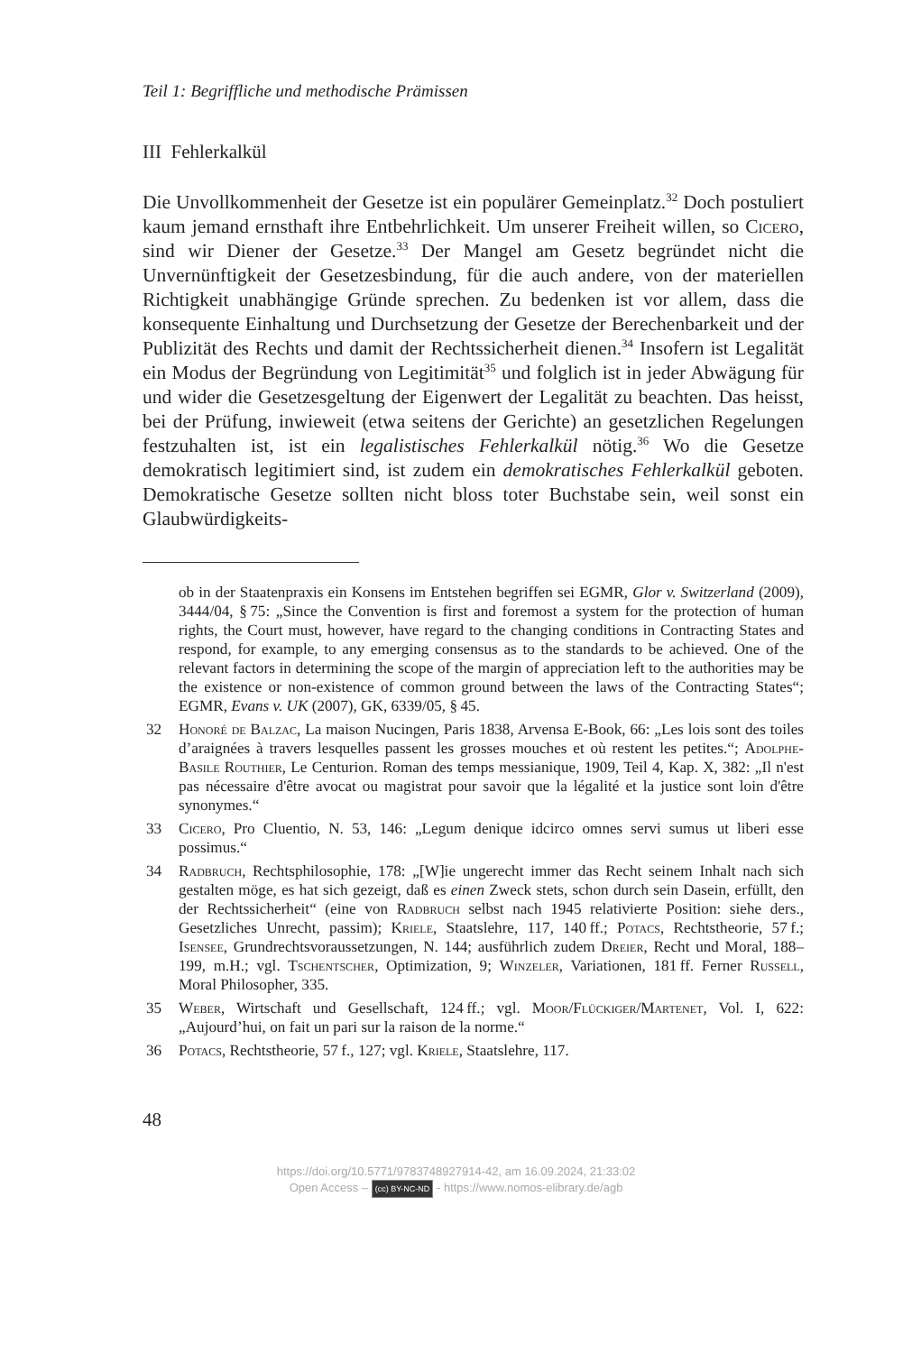Teil 1: Begriffliche und methodische Prämissen
III Fehlerkalkül
Die Unvollkommenheit der Gesetze ist ein populärer Gemeinplatz.<sup>32</sup> Doch postuliert kaum jemand ernsthaft ihre Entbehrlichkeit. Um unserer Freiheit willen, so Cicero, sind wir Diener der Gesetze.<sup>33</sup> Der Mangel am Gesetz begründet nicht die Unvernünftigkeit der Gesetzesbindung, für die auch andere, von der materiellen Richtigkeit unabhängige Gründe sprechen. Zu bedenken ist vor allem, dass die konsequente Einhaltung und Durchsetzung der Gesetze der Berechenbarkeit und der Publizität des Rechts und damit der Rechtssicherheit dienen.<sup>34</sup> Insofern ist Legalität ein Modus der Begründung von Legitimität<sup>35</sup> und folglich ist in jeder Abwägung für und wider die Gesetzesgeltung der Eigenwert der Legalität zu beachten. Das heisst, bei der Prüfung, inwieweit (etwa seitens der Gerichte) an gesetzlichen Regelungen festzuhalten ist, ist ein legalistisches Fehlerkalkül nötig.<sup>36</sup> Wo die Gesetze demokratisch legitimiert sind, ist zudem ein demokratisches Fehlerkalkül geboten. Demokratische Gesetze sollten nicht bloss toter Buchstabe sein, weil sonst ein Glaubwürdigkeits-
ob in der Staatenpraxis ein Konsens im Entstehen begriffen sei EGMR, Glor v. Switzerland (2009), 3444/04, § 75: „Since the Convention is first and foremost a system for the protection of human rights, the Court must, however, have regard to the changing conditions in Contracting States and respond, for example, to any emerging consensus as to the standards to be achieved. One of the relevant factors in determining the scope of the margin of appreciation left to the authorities may be the existence or non-existence of common ground between the laws of the Contracting States“; EGMR, Evans v. UK (2007), GK, 6339/05, § 45.
32 Honoré de Balzac, La maison Nucingen, Paris 1838, Arvensa E-Book, 66: „Les lois sont des toiles d’araignées à travers lesquelles passent les grosses mouches et où restent les petites.“; Adolphe-Basile Routhier, Le Centurion. Roman des temps messianique, 1909, Teil 4, Kap. X, 382: „Il n'est pas nécessaire d'être avocat ou magistrat pour savoir que la légalité et la justice sont loin d'être synonymes.“
33 Cicero, Pro Cluentio, N. 53, 146: „Legum denique idcirco omnes servi sumus ut liberi esse possimus.“
34 Radbruch, Rechtsphilosophie, 178: „[W]ie ungerecht immer das Recht seinem Inhalt nach sich gestalten möge, es hat sich gezeigt, daß es einen Zweck stets, schon durch sein Dasein, erfüllt, den der Rechtssicherheit“ (eine von Radbruch selbst nach 1945 relativierte Position: siehe ders., Gesetzliches Unrecht, passim); Kriele, Staatslehre, 117, 140 ff.; Potacs, Rechtstheorie, 57 f.; Isensee, Grundrechtsvoraussetzungen, N. 144; ausführlich zudem Dreier, Recht und Moral, 188–199, m.H.; vgl. Tschentscher, Optimization, 9; Winzeler, Variationen, 181 ff. Ferner Russell, Moral Philosopher, 335.
35 Weber, Wirtschaft und Gesellschaft, 124 ff.; vgl. Moor/Flückiger/Martenet, Vol. I, 622: „Aujourd’hui, on fait un pari sur la raison de la norme.“
36 Potacs, Rechtstheorie, 57 f., 127; vgl. Kriele, Staatslehre, 117.
48
https://doi.org/10.5771/9783748927914-42, am 16.09.2024, 21:33:02
Open Access – (cc) BY-NC-ND - https://www.nomos-elibrary.de/agb